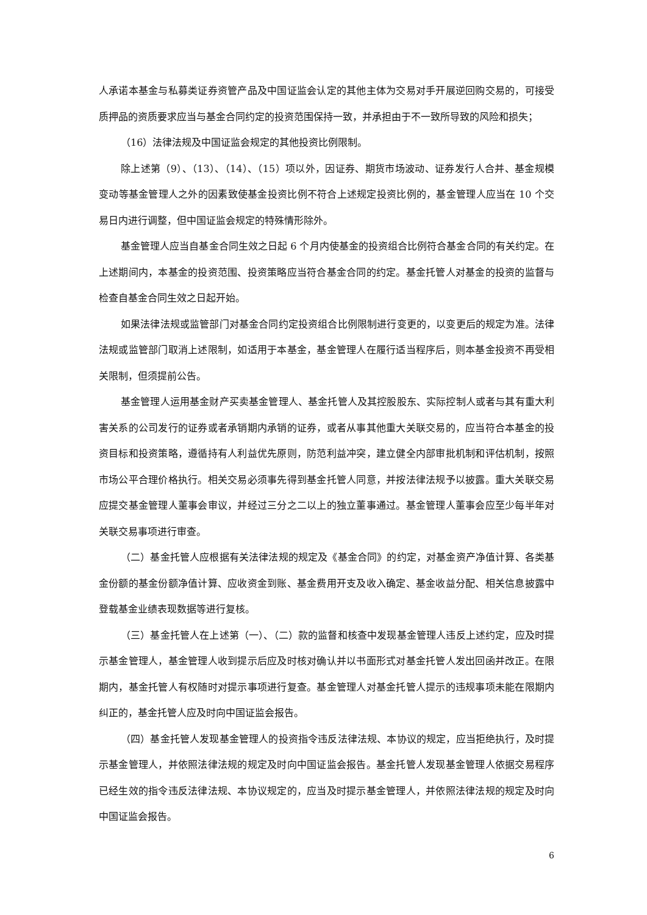人承诺本基金与私募类证券资管产品及中国证监会认定的其他主体为交易对手开展逆回购交易的，可接受质押品的资质要求应当与基金合同约定的投资范围保持一致，并承担由于不一致所导致的风险和损失；
（16）法律法规及中国证监会规定的其他投资比例限制。
除上述第（9）、（13）、（14）、（15）项以外，因证券、期货市场波动、证券发行人合并、基金规模变动等基金管理人之外的因素致使基金投资比例不符合上述规定投资比例的，基金管理人应当在 10 个交易日内进行调整，但中国证监会规定的特殊情形除外。
基金管理人应当自基金合同生效之日起 6 个月内使基金的投资组合比例符合基金合同的有关约定。在上述期间内，本基金的投资范围、投资策略应当符合基金合同的约定。基金托管人对基金的投资的监督与检查自基金合同生效之日起开始。
如果法律法规或监管部门对基金合同约定投资组合比例限制进行变更的，以变更后的规定为准。法律法规或监管部门取消上述限制，如适用于本基金，基金管理人在履行适当程序后，则本基金投资不再受相关限制，但须提前公告。
基金管理人运用基金财产买卖基金管理人、基金托管人及其控股股东、实际控制人或者与其有重大利害关系的公司发行的证券或者承销期内承销的证券，或者从事其他重大关联交易的，应当符合本基金的投资目标和投资策略，遵循持有人利益优先原则，防范利益冲突，建立健全内部审批机制和评估机制，按照市场公平合理价格执行。相关交易必须事先得到基金托管人同意，并按法律法规予以披露。重大关联交易应提交基金管理人董事会审议，并经过三分之二以上的独立董事通过。基金管理人董事会应至少每半年对关联交易事项进行审查。
（二）基金托管人应根据有关法律法规的规定及《基金合同》的约定，对基金资产净值计算、各类基金份额的基金份额净值计算、应收资金到账、基金费用开支及收入确定、基金收益分配、相关信息披露中登载基金业绩表现数据等进行复核。
（三）基金托管人在上述第（一）、（二）款的监督和核查中发现基金管理人违反上述约定，应及时提示基金管理人，基金管理人收到提示后应及时核对确认并以书面形式对基金托管人发出回函并改正。在限期内，基金托管人有权随时对提示事项进行复查。基金管理人对基金托管人提示的违规事项未能在限期内纠正的，基金托管人应及时向中国证监会报告。
（四）基金托管人发现基金管理人的投资指令违反法律法规、本协议的规定，应当拒绝执行，及时提示基金管理人，并依照法律法规的规定及时向中国证监会报告。基金托管人发现基金管理人依据交易程序已经生效的指令违反法律法规、本协议规定的，应当及时提示基金管理人，并依照法律法规的规定及时向中国证监会报告。
6